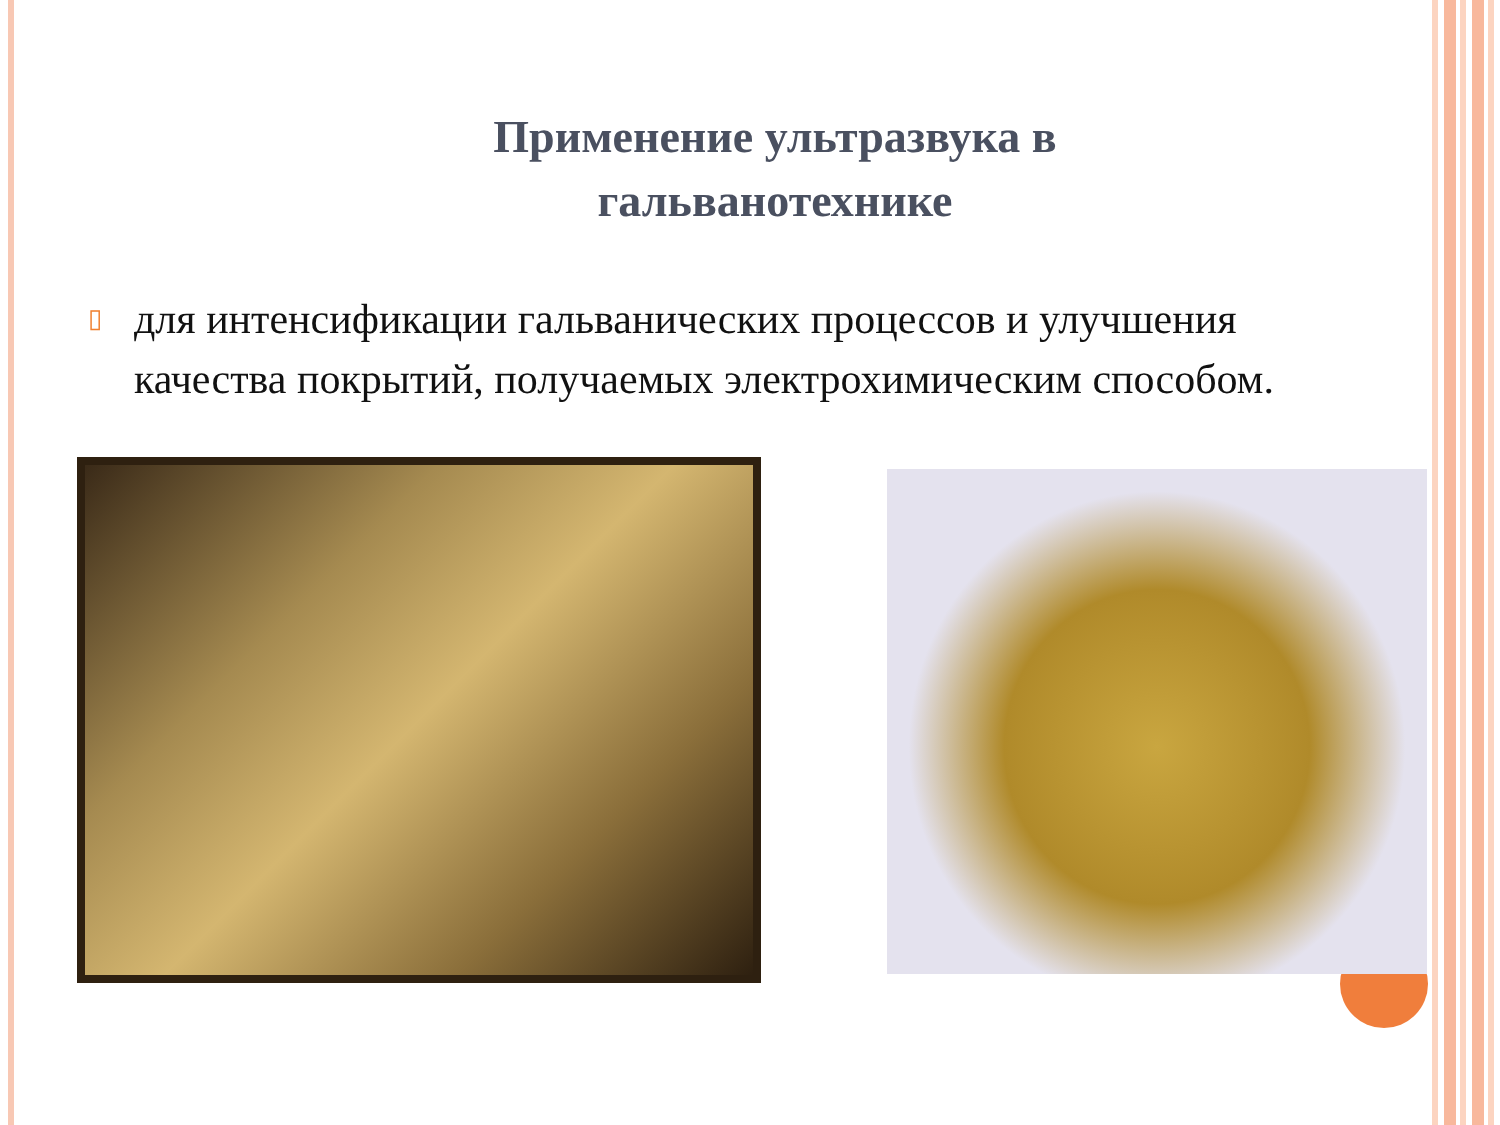Применение ультразвука в
гальванотехнике
▯ для интенсификации гальванических процессов и улучшения качества покрытий, получаемых электрохимическим способом.